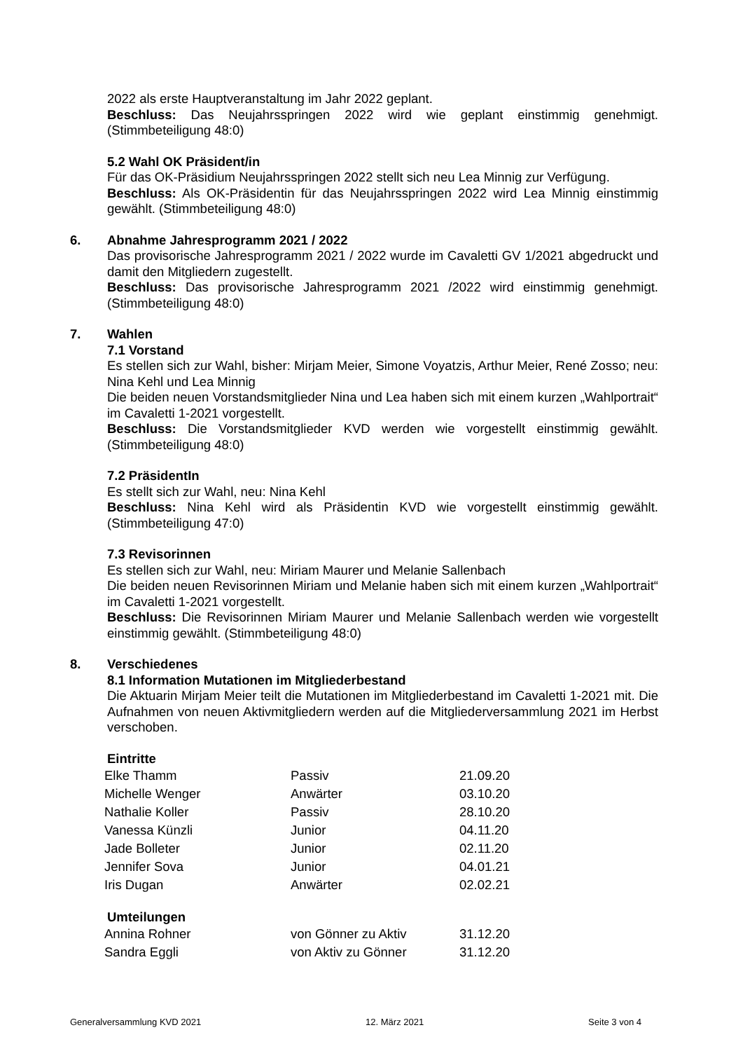2022 als erste Hauptveranstaltung im Jahr 2022 geplant.
Beschluss: Das Neujahrsspringen 2022 wird wie geplant einstimmig genehmigt. (Stimmbeteiligung 48:0)
5.2 Wahl OK Präsident/in
Für das OK-Präsidium Neujahrsspringen 2022 stellt sich neu Lea Minnig zur Verfügung.
Beschluss: Als OK-Präsidentin für das Neujahrsspringen 2022 wird Lea Minnig einstimmig gewählt. (Stimmbeteiligung 48:0)
6. Abnahme Jahresprogramm 2021 / 2022
Das provisorische Jahresprogramm 2021 / 2022 wurde im Cavaletti GV 1/2021 abgedruckt und damit den Mitgliedern zugestellt.
Beschluss: Das provisorische Jahresprogramm 2021 /2022 wird einstimmig genehmigt. (Stimmbeteiligung 48:0)
7. Wahlen
7.1 Vorstand
Es stellen sich zur Wahl, bisher: Mirjam Meier, Simone Voyatzis, Arthur Meier, René Zosso; neu: Nina Kehl und Lea Minnig
Die beiden neuen Vorstandsmitglieder Nina und Lea haben sich mit einem kurzen „Wahlportrait“ im Cavaletti 1-2021 vorgestellt.
Beschluss: Die Vorstandsmitglieder KVD werden wie vorgestellt einstimmig gewählt. (Stimmbeteiligung 48:0)
7.2 PräsidentIn
Es stellt sich zur Wahl, neu: Nina Kehl
Beschluss: Nina Kehl wird als Präsidentin KVD wie vorgestellt einstimmig gewählt. (Stimmbeteiligung 47:0)
7.3 Revisorinnen
Es stellen sich zur Wahl, neu: Miriam Maurer und Melanie Sallenbach
Die beiden neuen Revisorinnen Miriam und Melanie haben sich mit einem kurzen „Wahlportrait“ im Cavaletti 1-2021 vorgestellt.
Beschluss: Die Revisorinnen Miriam Maurer und Melanie Sallenbach werden wie vorgestellt einstimmig gewählt. (Stimmbeteiligung 48:0)
8. Verschiedenes
8.1 Information Mutationen im Mitgliederbestand
Die Aktuarin Mirjam Meier teilt die Mutationen im Mitgliederbestand im Cavaletti 1-2021 mit. Die Aufnahmen von neuen Aktivmitgliedern werden auf die Mitgliederversammlung 2021 im Herbst verschoben.
Eintritte
| Elke Thamm | Passiv | 21.09.20 |
| Michelle Wenger | Anwärter | 03.10.20 |
| Nathalie Koller | Passiv | 28.10.20 |
| Vanessa Künzli | Junior | 04.11.20 |
| Jade Bolleter | Junior | 02.11.20 |
| Jennifer Sova | Junior | 04.01.21 |
| Iris Dugan | Anwärter | 02.02.21 |
Umteilungen
| Annina Rohner | von Gönner zu Aktiv | 31.12.20 |
| Sandra Eggli | von Aktiv zu Gönner | 31.12.20 |
Generalversammlung KVD 2021 12. März 2021 Seite 3 von 4